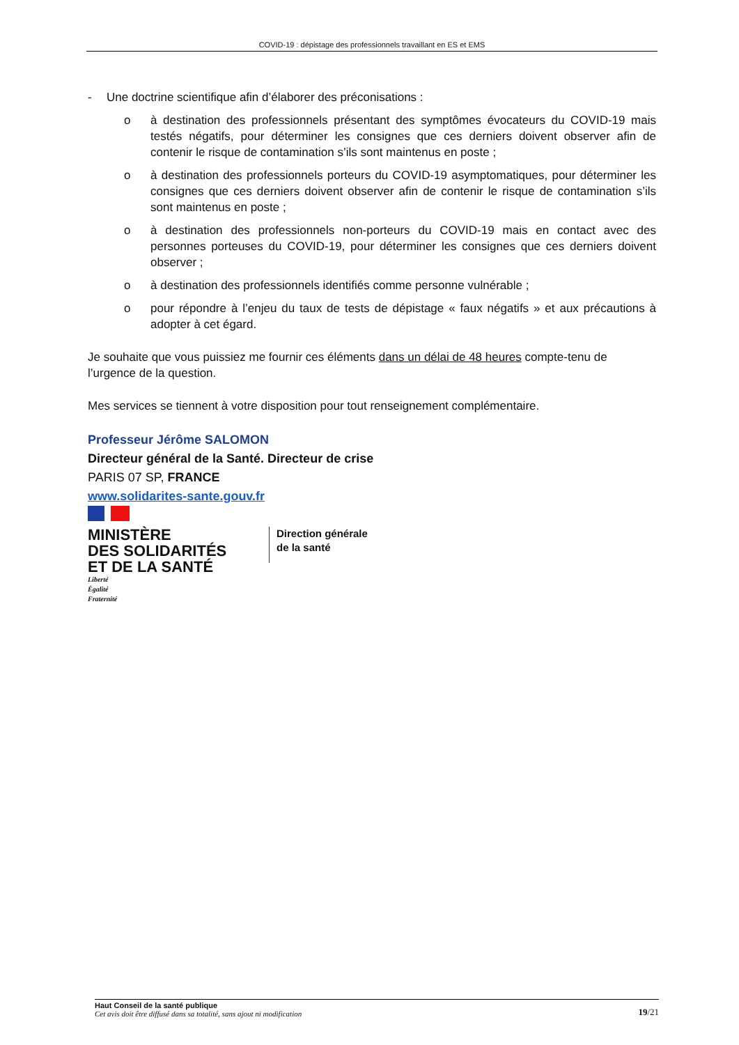COVID-19 : dépistage des professionnels travaillant en ES et EMS
- Une doctrine scientifique afin d’élaborer des préconisations :
o à destination des professionnels présentant des symptômes évocateurs du COVID-19 mais testés négatifs, pour déterminer les consignes que ces derniers doivent observer afin de contenir le risque de contamination s’ils sont maintenus en poste ;
o à destination des professionnels porteurs du COVID-19 asymptomatiques, pour déterminer les consignes que ces derniers doivent observer afin de contenir le risque de contamination s’ils sont maintenus en poste ;
o à destination des professionnels non-porteurs du COVID-19 mais en contact avec des personnes porteuses du COVID-19, pour déterminer les consignes que ces derniers doivent observer ;
o à destination des professionnels identifiés comme personne vulnérable ;
o pour répondre à l’enjeu du taux de tests de dépistage « faux négatifs » et aux précautions à adopter à cet égard.
Je souhaite que vous puissiez me fournir ces éléments dans un délai de 48 heures compte-tenu de l’urgence de la question.
Mes services se tiennent à votre disposition pour tout renseignement complémentaire.
Professeur Jérôme SALOMON
Directeur général de la Santé. Directeur de crise
PARIS 07 SP, FRANCE
www.solidarites-sante.gouv.fr
MINISTÈRE
DES SOLIDARITÉS
ET DE LA SANTÉ
Direction générale
de la santé
Liberté
Égalité
Fraternité
Haut Conseil de la santé publique
Cet avis doit être diffusé dans sa totalité, sans ajout ni modification
19/21